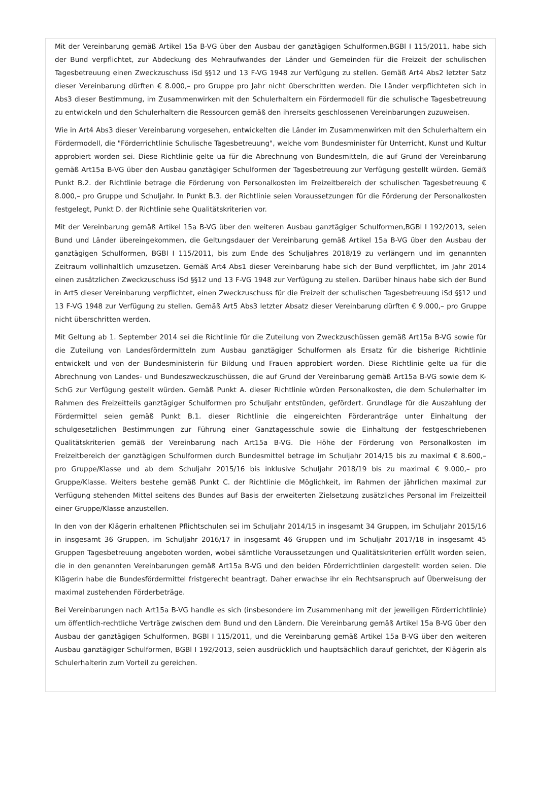Mit der Vereinbarung gemäß Artikel 15a B-VG über den Ausbau der ganztägigen Schulformen,BGBl I 115/2011, habe sich der Bund verpflichtet, zur Abdeckung des Mehraufwandes der Länder und Gemeinden für die Freizeit der schulischen Tagesbetreuung einen Zweckzuschuss iSd §§12 und 13 F-VG 1948 zur Verfügung zu stellen. Gemäß Art4 Abs2 letzter Satz dieser Vereinbarung dürften € 8.000,– pro Gruppe pro Jahr nicht überschritten werden. Die Länder verpflichteten sich in Abs3 dieser Bestimmung, im Zusammenwirken mit den Schulerhaltern ein Fördermodell für die schulische Tagesbetreuung zu entwickeln und den Schulerhaltern die Ressourcen gemäß den ihrerseits geschlossenen Vereinbarungen zuzuweisen.
Wie in Art4 Abs3 dieser Vereinbarung vorgesehen, entwickelten die Länder im Zusammenwirken mit den Schulerhaltern ein Fördermodell, die "Förderrichtlinie Schulische Tagesbetreuung", welche vom Bundesminister für Unterricht, Kunst und Kultur approbiert worden sei. Diese Richtlinie gelte ua für die Abrechnung von Bundesmitteln, die auf Grund der Vereinbarung gemäß Art15a B-VG über den Ausbau ganztägiger Schulformen der Tagesbetreuung zur Verfügung gestellt würden. Gemäß Punkt B.2. der Richtlinie betrage die Förderung von Personalkosten im Freizeitbereich der schulischen Tagesbetreuung € 8.000,– pro Gruppe und Schuljahr. In Punkt B.3. der Richtlinie seien Voraussetzungen für die Förderung der Personalkosten festgelegt, Punkt D. der Richtlinie sehe Qualitätskriterien vor.
Mit der Vereinbarung gemäß Artikel 15a B-VG über den weiteren Ausbau ganztägiger Schulformen,BGBl I 192/2013, seien Bund und Länder übereingekommen, die Geltungsdauer der Vereinbarung gemäß Artikel 15a B-VG über den Ausbau der ganztägigen Schulformen, BGBl I 115/2011, bis zum Ende des Schuljahres 2018/19 zu verlängern und im genannten Zeitraum vollinhaltlich umzusetzen. Gemäß Art4 Abs1 dieser Vereinbarung habe sich der Bund verpflichtet, im Jahr 2014 einen zusätzlichen Zweckzuschuss iSd §§12 und 13 F-VG 1948 zur Verfügung zu stellen. Darüber hinaus habe sich der Bund in Art5 dieser Vereinbarung verpflichtet, einen Zweckzuschuss für die Freizeit der schulischen Tagesbetreuung iSd §§12 und 13 F-VG 1948 zur Verfügung zu stellen. Gemäß Art5 Abs3 letzter Absatz dieser Vereinbarung dürften € 9.000,– pro Gruppe nicht überschritten werden.
Mit Geltung ab 1. September 2014 sei die Richtlinie für die Zuteilung von Zweckzuschüssen gemäß Art15a B-VG sowie für die Zuteilung von Landesfördermitteln zum Ausbau ganztägiger Schulformen als Ersatz für die bisherige Richtlinie entwickelt und von der Bundesministerin für Bildung und Frauen approbiert worden. Diese Richtlinie gelte ua für die Abrechnung von Landes- und Bundeszweckzuschüssen, die auf Grund der Vereinbarung gemäß Art15a B-VG sowie dem K-SchG zur Verfügung gestellt würden. Gemäß Punkt A. dieser Richtlinie würden Personalkosten, die dem Schulerhalter im Rahmen des Freizeitteils ganztägiger Schulformen pro Schuljahr entstünden, gefördert. Grundlage für die Auszahlung der Fördermittel seien gemäß Punkt B.1. dieser Richtlinie die eingereichten Förderanträge unter Einhaltung der schulgesetzlichen Bestimmungen zur Führung einer Ganztagesschule sowie die Einhaltung der festgeschriebenen Qualitätskriterien gemäß der Vereinbarung nach Art15a B-VG. Die Höhe der Förderung von Personalkosten im Freizeitbereich der ganztägigen Schulformen durch Bundesmittel betrage im Schuljahr 2014/15 bis zu maximal € 8.600,– pro Gruppe/Klasse und ab dem Schuljahr 2015/16 bis inklusive Schuljahr 2018/19 bis zu maximal € 9.000,– pro Gruppe/Klasse. Weiters bestehe gemäß Punkt C. der Richtlinie die Möglichkeit, im Rahmen der jährlichen maximal zur Verfügung stehenden Mittel seitens des Bundes auf Basis der erweiterten Zielsetzung zusätzliches Personal im Freizeitteil einer Gruppe/Klasse anzustellen.
In den von der Klägerin erhaltenen Pflichtschulen sei im Schuljahr 2014/15 in insgesamt 34 Gruppen, im Schuljahr 2015/16 in insgesamt 36 Gruppen, im Schuljahr 2016/17 in insgesamt 46 Gruppen und im Schuljahr 2017/18 in insgesamt 45 Gruppen Tagesbetreuung angeboten worden, wobei sämtliche Voraussetzungen und Qualitätskriterien erfüllt worden seien, die in den genannten Vereinbarungen gemäß Art15a B-VG und den beiden Förderrichtlinien dargestellt worden seien. Die Klägerin habe die Bundesfördermittel fristgerecht beantragt. Daher erwachse ihr ein Rechtsanspruch auf Überweisung der maximal zustehenden Förderbeträge.
Bei Vereinbarungen nach Art15a B-VG handle es sich (insbesondere im Zusammenhang mit der jeweiligen Förderrichtlinie) um öffentlich-rechtliche Verträge zwischen dem Bund und den Ländern. Die Vereinbarung gemäß Artikel 15a B-VG über den Ausbau der ganztägigen Schulformen, BGBl I 115/2011, und die Vereinbarung gemäß Artikel 15a B-VG über den weiteren Ausbau ganztägiger Schulformen, BGBl I 192/2013, seien ausdrücklich und hauptsächlich darauf gerichtet, der Klägerin als Schulerhalterin zum Vorteil zu gereichen.